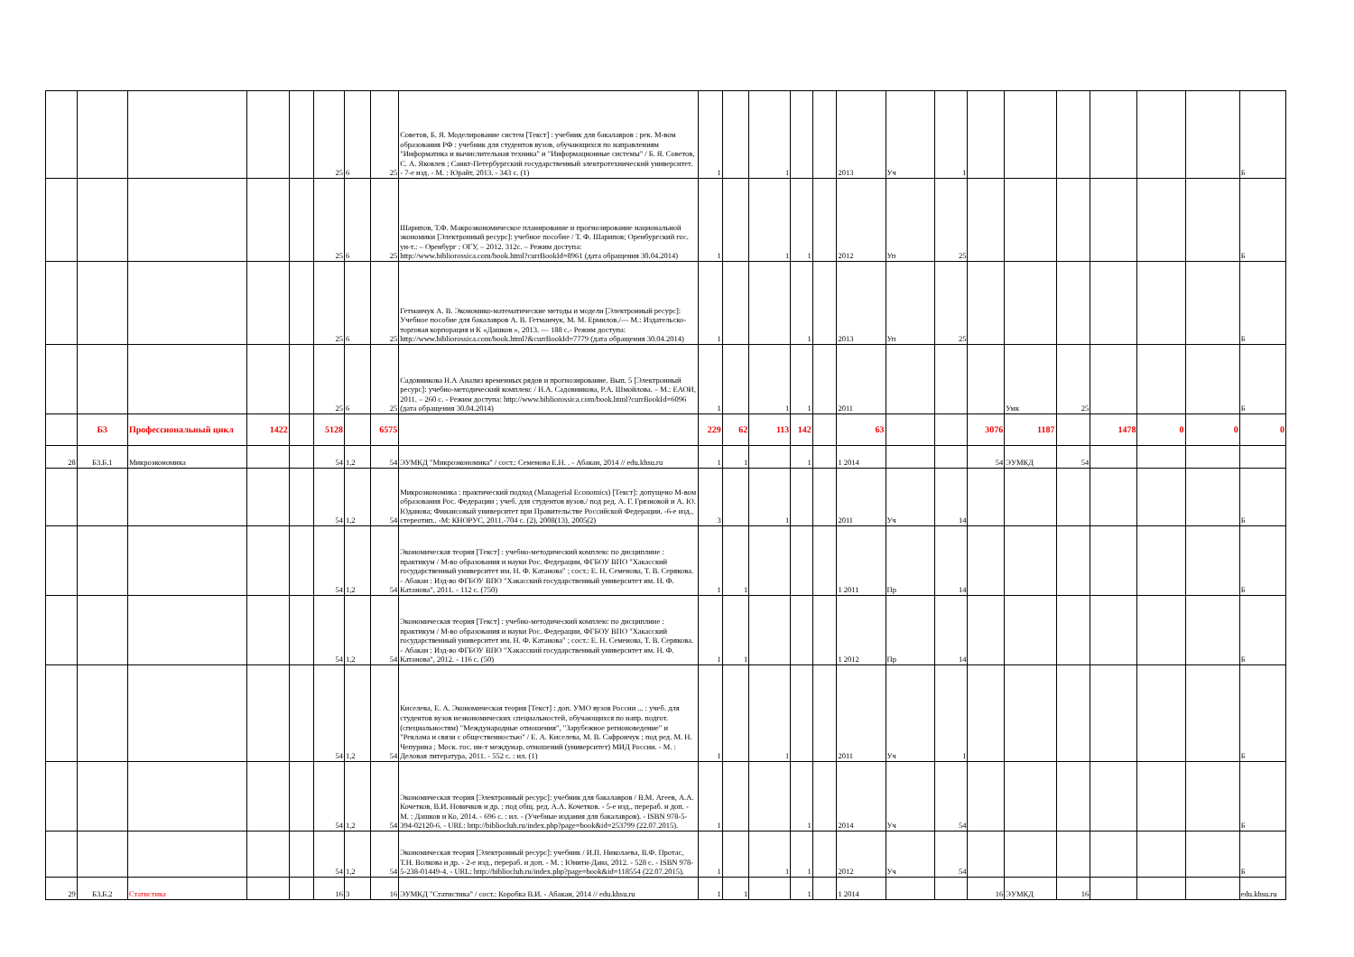| | | | | | 25 | 6 | 25 | Советов, Б. Я. Моделирование систем [Текст] : учебник для бакалавров : рек. М-вом образования РФ : учебник для студентов вузов, обучающихся по направлениям "Информатика и вычислительная техника" и "Информационные системы" / Б. Я. Советов, С. А. Яковлев ; Санкт-Петербургский государственный электротехнический университет. - 7-е изд. - М. : Юрайт, 2013. - 343 с. (1) | 1 | | 1 | | | 2013 | Уч | 1 | | | | | | | Б |
| | | | | | 25 | 6 | 25 | Шарипов, Т.Ф. Макроэкономическое планирование и прогнозирование национальной экономики [Электронный ресурс]: учебное пособие / Т. Ф. Шарипов; Оренбургский гос. ун-т.: – Оренбург : ОГУ, – 2012. 312с. – Режим доступа: http://www.bibliorossica.com/book.html?currBookId=8961 (дата обращения 30.04.2014) | 1 | | 1 | 1 | | 2012 | Уп | 25 | | | | | | | Б |
| | | | | | 25 | 6 | 25 | Гетманчук А. В. Экономико-математические методы и модели [Электронный ресурс]: Учебное пособие для бакалавров А. В. Гетманчук, М. М. Ермилов./— М.: Издательско-торговая корпорация и К «Дашков », 2013. — 188 с.- Режим доступа: http://www.bibliorossica.com/book.html?&currBookId=7779 (дата обращения 30.04.2014) | 1 | | | 1 | | 2013 | Уп | 25 | | | | | | | Б |
| | | | | | 25 | 6 | 25 | Садовникова Н.А Анализ временных рядов и прогнозирование. Вып. 5 [Электронный ресурс]: учебно-методический комплекс / Н.А. Садовникова, Р.А. Шмойлова. – М.: ЕАОИ, 2011. – 260 с. - Режим доступа: http://www.bibliorossica.com/book.html?currBookId=6096 (дата обращения 30.04.2014) | 1 | | 1 | 1 | | 2011 | | | | Умк | 25 | | | | Б |
| | Б3 | Профессиональный цикл | 1422 | | 5128 | | 6575 | | 229 | 62 | 113 | 142 | | 63 | | | 3076 | 1187 | | 1478 | 0 | 0 | 0 |
| 28 | Б3.Б.1 | Микроэкономика | | | 54 | 1,2 | 54 | ЭУМКД "Микроэкономика" / сост.: Семенова Е.Н. . - Абакан, 2014 // edu.khsu.ru | 1 | 1 | | 1 | | 1 2014 | | | 54 | ЭУМКД | 54 | | | | |
| | | | | | 54 | 1,2 | 54 | Микроэкономика : практический подход (Managerial Economics) [Текст]: допущено М-вом образования Рос. Федерации ; учеб. для студентов вузов./ под ред. А. Г. Грязновой и А. Ю. Юданова; Финансовый университет при Правительстве Российской Федерации. -6-е изд., стереотип.. -М: КНОРУС, 2011.-704 с. (2), 2008(13), 2005(2) | 3 | | 1 | | | 2011 | Уч | 14 | | | | | | | Б |
| | | | | | 54 | 1,2 | 54 | Экономическая теория [Текст] : учебно-методический комплекс по дисциплине : практикум / М-во образования и науки Рос. Федерации, ФГБОУ ВПО "Хакасский государственный университет им. Н. Ф. Катанова" ; сост.: Е. Н. Семенова, Т. В. Серякова. - Абакан : Изд-во ФГБОУ ВПО "Хакасский государственный университет им. Н. Ф. Катанова", 2011. - 112 с. (750) | 1 | 1 | | | | 1 2011 | Пр | 14 | | | | | | | Б |
| | | | | | 54 | 1,2 | 54 | Экономическая теория [Текст] : учебно-методический комплекс по дисциплине : практикум / М-во образования и науки Рос. Федерации, ФГБОУ ВПО "Хакасский государственный университет им. Н. Ф. Катанова" ; сост.: Е. Н. Семенова, Т. В. Серякова. - Абакан : Изд-во ФГБОУ ВПО "Хакасский государственный университет им. Н. Ф. Катанова", 2012. - 116 с. (50) | 1 | 1 | | | | 1 2012 | Пр | 14 | | | | | | | Б |
| | | | | | 54 | 1,2 | 54 | Киселева, Е. А. Экономическая теория [Текст] : доп. УМО вузов России ... : учеб. для студентов вузов неэкономических специальностей, обучающихся по напр. подгот. (специальностям) "Международные отношения", "Зарубежное регионоведение" и "Реклама и связи с общественностью" / Е. А. Киселева, М. В. Сафрончук ; под ред. М. Н. Чепурина ; Моск. гос. ин-т междунар. отношений (университет) МИД России. - М. : Деловая литература, 2011. - 552 с. : ил. (1) | 1 | | 1 | | | 2011 | Уч | 1 | | | | | | | Б |
| | | | | | 54 | 1,2 | 54 | Экономическая теория [Электронный ресурс]: учебник для бакалавров / В.М. Агеев, А.А. Кочетков, В.И. Новичков и др. ; под общ. ред. А.А. Кочетков. - 5-е изд., перераб. и доп. - М. : Дашков и Ко, 2014. - 696 с. : ил. - (Учебные издания для бакалавров). - ISBN 978-5-394-02120-6. - URL: http://biblioclub.ru/index.php?page=book&id=253799 (22.07.2015). | 1 | | | 1 | | 2014 | Уч | 54 | | | | | | | Б |
| | | | | | 54 | 1,2 | 54 | Экономическая теория [Электронный ресурс]: учебник / И.П. Николаева, В.Ф. Протас, Т.Н. Волкова и др. - 2-е изд., перераб. и доп. - М. : Юнити-Дана, 2012. - 528 с. - ISBN 978-5-238-01449-4. - URL: http://biblioclub.ru/index.php?page=book&id=118554 (22.07.2015). | 1 | | 1 | 1 | | 2012 | Уч | 54 | | | | | | | Б |
| 29 | Б3.Б.2 | Статистика | | | 16 | 3 | 16 | ЭУМКД "Статистика" / сост.: Коробка В.И. - Абакан, 2014 // edu.khsu.ru | 1 | 1 | | 1 | | 1 2014 | | | 16 | ЭУМКД | 16 | | | | edu.khsu.ru |